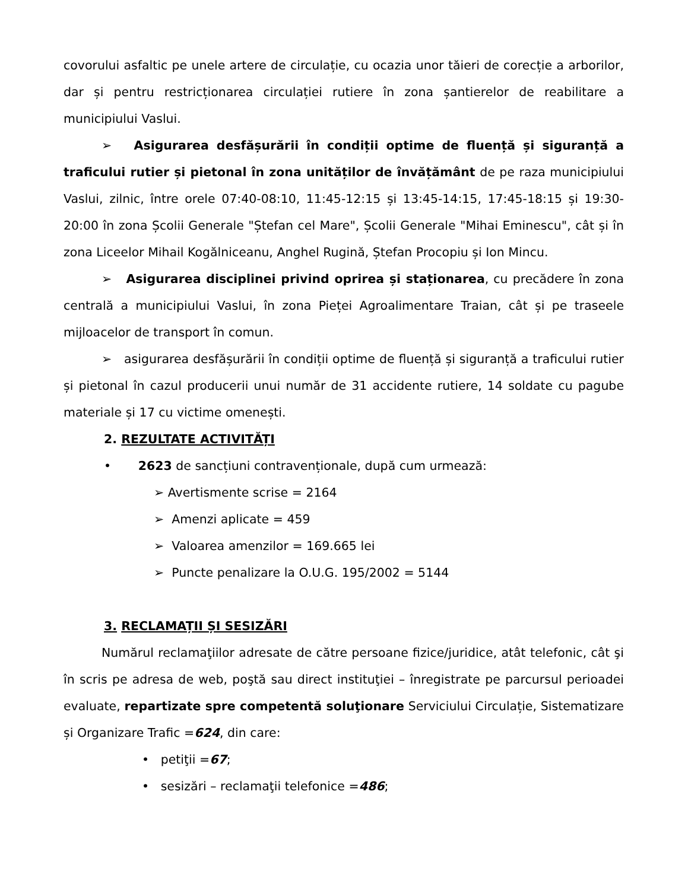covorului asfaltic pe unele artere de circulație, cu ocazia unor tăieri de corecție a arborilor, dar și pentru restricționarea circulației rutiere în zona șantierelor de reabilitare a municipiului Vaslui.
➢ Asigurarea desfășurării în condiții optime de fluență și siguranță a traficului rutier și pietonal în zona unităților de învățământ de pe raza municipiului Vaslui, zilnic, între orele 07:40-08:10, 11:45-12:15 și 13:45-14:15, 17:45-18:15 și 19:30-20:00 în zona Școlii Generale "Ștefan cel Mare", Școlii Generale "Mihai Eminescu", cât și în zona Liceelor Mihail Kogălniceanu, Anghel Rugină, Ștefan Procopiu și Ion Mincu.
➢ Asigurarea disciplinei privind oprirea și staționarea, cu precădere în zona centrală a municipiului Vaslui, în zona Pieței Agroalimentare Traian, cât și pe traseele mijloacelor de transport în comun.
➢ asigurarea desfășurării în condiții optime de fluență și siguranță a traficului rutier și pietonal în cazul producerii unui număr de 31 accidente rutiere, 14 soldate cu pagube materiale și 17 cu victime omenești.
2. REZULTATE ACTIVITĂȚI
• 2623 de sancțiuni contravenționale, după cum urmează:
➢ Avertismente scrise = 2164
➢ Amenzi aplicate = 459
➢ Valoarea amenzilor = 169.665 lei
➢ Puncte penalizare la O.U.G. 195/2002 = 5144
3. RECLAMAȚII ȘI SESIZĂRI
Numărul reclamaţiilor adresate de către persoane fizice/juridice, atât telefonic, cât şi în scris pe adresa de web, poştă sau direct instituţiei – înregistrate pe parcursul perioadei evaluate, repartizate spre competentă soluţionare Serviciului Circulație, Sistematizare și Organizare Trafic =624, din care:
• petiţii =67;
• sesizări – reclamaţii telefonice =486;